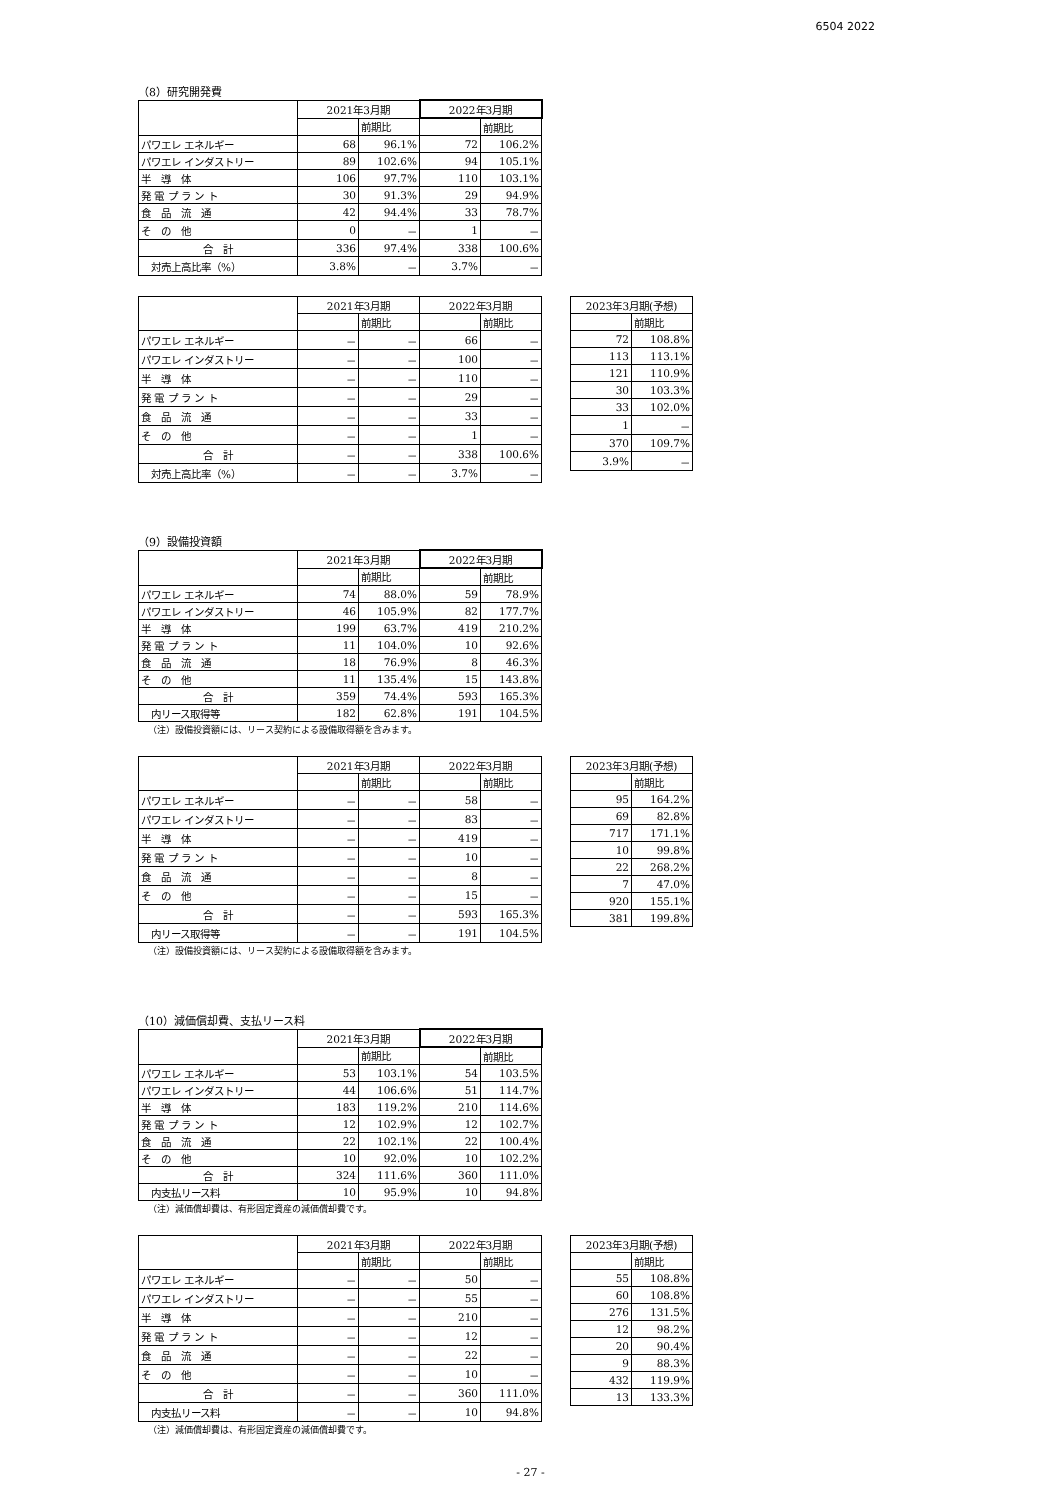6504 2022
（8）研究開発費
| | 2021年3月期 | | 2022年3月期 | |
| | | 前期比 | | 前期比 |
| パワエレ エネルギー | 68 | 96.1% | 72 | 106.2% |
| パワエレ インダストリー | 89 | 102.6% | 94 | 105.1% |
| 半 導 体 | 106 | 97.7% | 110 | 103.1% |
| 発 電 プ ラ ン ト | 30 | 91.3% | 29 | 94.9% |
| 食 品 流 通 | 42 | 94.4% | 33 | 78.7% |
| そ の 他 | 0 | － | 1 | － |
| 合 計 | 336 | 97.4% | 338 | 100.6% |
| 対売上高比率（%） | 3.8% | － | 3.7% | － |
| | 2021年3月期 | | 2022年3月期 | |
| | | 前期比 | | 前期比 |
| パワエレ エネルギー | － | － | 66 | － |
| パワエレ インダストリー | － | － | 100 | － |
| 半 導 体 | － | － | 110 | － |
| 発 電 プ ラ ン ト | － | － | 29 | － |
| 食 品 流 通 | － | － | 33 | － |
| そ の 他 | － | － | 1 | － |
| 合 計 | － | － | 338 | 100.6% |
| 対売上高比率（%） | － | － | 3.7% | － |
| 2023年3月期(予想) | |
| --- | --- |
| | 前期比 |
| 72 | 108.8% |
| 113 | 113.1% |
| 121 | 110.9% |
| 30 | 103.3% |
| 33 | 102.0% |
| 1 | － |
| 370 | 109.7% |
| 3.9% | － |
（9）設備投資額
| | 2021年3月期 | | 2022年3月期 | |
| | | 前期比 | | 前期比 |
| パワエレ エネルギー | 74 | 88.0% | 59 | 78.9% |
| パワエレ インダストリー | 46 | 105.9% | 82 | 177.7% |
| 半 導 体 | 199 | 63.7% | 419 | 210.2% |
| 発 電 プ ラ ン ト | 11 | 104.0% | 10 | 92.6% |
| 食 品 流 通 | 18 | 76.9% | 8 | 46.3% |
| そ の 他 | 11 | 135.4% | 15 | 143.8% |
| 合 計 | 359 | 74.4% | 593 | 165.3% |
| 内リース取得等 | 182 | 62.8% | 191 | 104.5% |
（注）設備投資額には、リース契約による設備取得額を含みます。
| | 2021年3月期 | | 2022年3月期 | |
| | | 前期比 | | 前期比 |
| パワエレ エネルギー | － | － | 58 | － |
| パワエレ インダストリー | － | － | 83 | － |
| 半 導 体 | － | － | 419 | － |
| 発 電 プ ラ ン ト | － | － | 10 | － |
| 食 品 流 通 | － | － | 8 | － |
| そ の 他 | － | － | 15 | － |
| 合 計 | － | － | 593 | 165.3% |
| 内リース取得等 | － | － | 191 | 104.5% |
| 2023年3月期(予想) | |
| --- | --- |
| | 前期比 |
| 95 | 164.2% |
| 69 | 82.8% |
| 717 | 171.1% |
| 10 | 99.8% |
| 22 | 268.2% |
| 7 | 47.0% |
| 920 | 155.1% |
| 381 | 199.8% |
（注）設備投資額には、リース契約による設備取得額を含みます。
（10）減価償却費、支払リース料
| | 2021年3月期 | | 2022年3月期 | |
| | | 前期比 | | 前期比 |
| パワエレ エネルギー | 53 | 103.1% | 54 | 103.5% |
| パワエレ インダストリー | 44 | 106.6% | 51 | 114.7% |
| 半 導 体 | 183 | 119.2% | 210 | 114.6% |
| 発 電 プ ラ ン ト | 12 | 102.9% | 12 | 102.7% |
| 食 品 流 通 | 22 | 102.1% | 22 | 100.4% |
| そ の 他 | 10 | 92.0% | 10 | 102.2% |
| 合 計 | 324 | 111.6% | 360 | 111.0% |
| 内支払リース料 | 10 | 95.9% | 10 | 94.8% |
（注）減価償却費は、有形固定資産の減価償却費です。
| | 2021年3月期 | | 2022年3月期 | |
| | | 前期比 | | 前期比 |
| パワエレ エネルギー | － | － | 50 | － |
| パワエレ インダストリー | － | － | 55 | － |
| 半 導 体 | － | － | 210 | － |
| 発 電 プ ラ ン ト | － | － | 12 | － |
| 食 品 流 通 | － | － | 22 | － |
| そ の 他 | － | － | 10 | － |
| 合 計 | － | － | 360 | 111.0% |
| 内支払リース料 | － | － | 10 | 94.8% |
| 2023年3月期(予想) | |
| --- | --- |
| | 前期比 |
| 55 | 108.8% |
| 60 | 108.8% |
| 276 | 131.5% |
| 12 | 98.2% |
| 20 | 90.4% |
| 9 | 88.3% |
| 432 | 119.9% |
| 13 | 133.3% |
（注）減価償却費は、有形固定資産の減価償却費です。
- 27 -